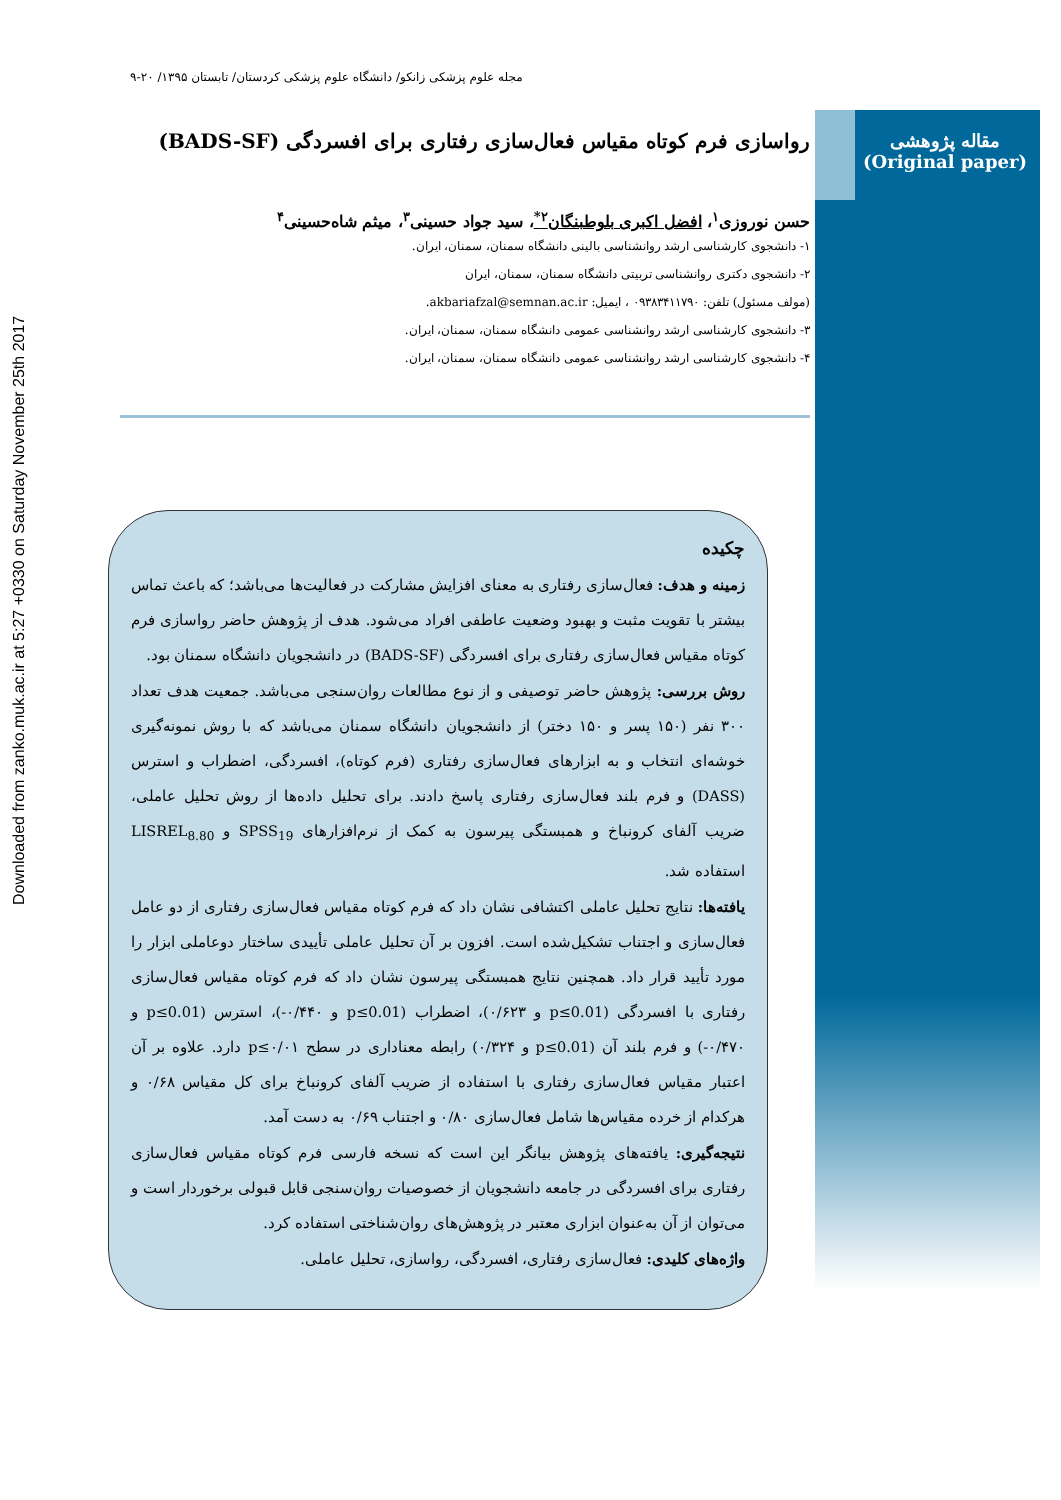مقاله پژوهشی
(Original paper)
Downloaded from zanko.muk.ac.ir at 5:27 +0330 on Saturday November 25th 2017
مجله علوم پزشکی زانکو/ دانشگاه علوم پزشکی کردستان/ تابستان ۱۳۹۵/ ۲۰-۹
رواسازی فرم کوتاه مقیاس فعال‌سازی رفتاری برای افسردگی (BADS-SF)
حسن نوروزی<sup>۱</sup>، افضل اکبری بلوطبنگان<sup>۲*</sup>، سید جواد حسینی<sup>۳</sup>، میثم شاه‌حسینی<sup>۴</sup>
۱- دانشجوی کارشناسی ارشد روانشناسی بالینی دانشگاه سمنان، سمنان، ایران.
۲- دانشجوی دکتری روانشناسی تربیتی دانشگاه سمنان، سمنان، ایران
(مولف مسئول) تلفن: ۰۹۳۸۳۴۱۱۷۹۰ ، ایمیل: akbariafzal@semnan.ac.ir.
۳- دانشجوی کارشناسی ارشد روانشناسی عمومی دانشگاه سمنان، سمنان، ایران.
۴- دانشجوی کارشناسی ارشد روانشناسی عمومی دانشگاه سمنان، سمنان، ایران.
چکیده
زمینه و هدف: فعال‌سازی رفتاری به معنای افزایش مشارکت در فعالیت‌ها می‌باشد؛ که باعث تماس بیشتر با تقویت مثبت و بهبود وضعیت عاطفی افراد می‌شود. هدف از پژوهش حاضر رواسازی فرم کوتاه مقیاس فعال‌سازی رفتاری برای افسردگی (BADS-SF) در دانشجویان دانشگاه سمنان بود.
روش بررسی: پژوهش حاضر توصیفی و از نوع مطالعات روان‌سنجی می‌باشد. جمعیت هدف تعداد ۳۰۰ نفر (۱۵۰ پسر و ۱۵۰ دختر) از دانشجویان دانشگاه سمنان می‌باشد که با روش نمونه‌گیری خوشه‌ای انتخاب و به ابزارهای فعال‌سازی رفتاری (فرم کوتاه)، افسردگی، اضطراب و استرس (DASS) و فرم بلند فعال‌سازی رفتاری پاسخ دادند. برای تحلیل داده‌ها از روش تحلیل عاملی، ضریب آلفای کرونباخ و همبستگی پیرسون به کمک از نرم‌افزارهای SPSS<sub>19</sub> و LISREL<sub>8.80</sub> استفاده شد.
یافته‌ها: نتایج تحلیل عاملی اکتشافی نشان داد که فرم کوتاه مقیاس فعال‌سازی رفتاری از دو عامل فعال‌سازی و اجتناب تشکیل‌شده است. افزون بر آن تحلیل عاملی تأییدی ساختار دوعاملی ابزار را مورد تأیید قرار داد. همچنین نتایج همبستگی پیرسون نشان داد که فرم کوتاه مقیاس فعال‌سازی رفتاری با افسردگی (p≤0.01 و ۰/۶۲۳)، اضطراب (p≤0.01 و ۰/۴۴۰-)، استرس (p≤0.01 و ۰/۴۷۰-) و فرم بلند آن (p≤0.01 و ۰/۳۲۴) رابطه معناداری در سطح p≤۰/۰۱ دارد. علاوه بر آن اعتبار مقیاس فعال‌سازی رفتاری با استفاده از ضریب آلفای کرونباخ برای کل مقیاس ۰/۶۸ و هرکدام از خرده مقیاس‌ها شامل فعال‌سازی ۰/۸۰ و اجتناب ۰/۶۹ به دست آمد.
نتیجه‌گیری: یافته‌های پژوهش بیانگر این است که نسخه فارسی فرم کوتاه مقیاس فعال‌سازی رفتاری برای افسردگی در جامعه دانشجویان از خصوصیات روان‌سنجی قابل قبولی برخوردار است و می‌توان از آن به‌عنوان ابزاری معتبر در پژوهش‌های روان‌شناختی استفاده کرد.
واژه‌های کلیدی: فعال‌سازی رفتاری، افسردگی، رواسازی، تحلیل عاملی.